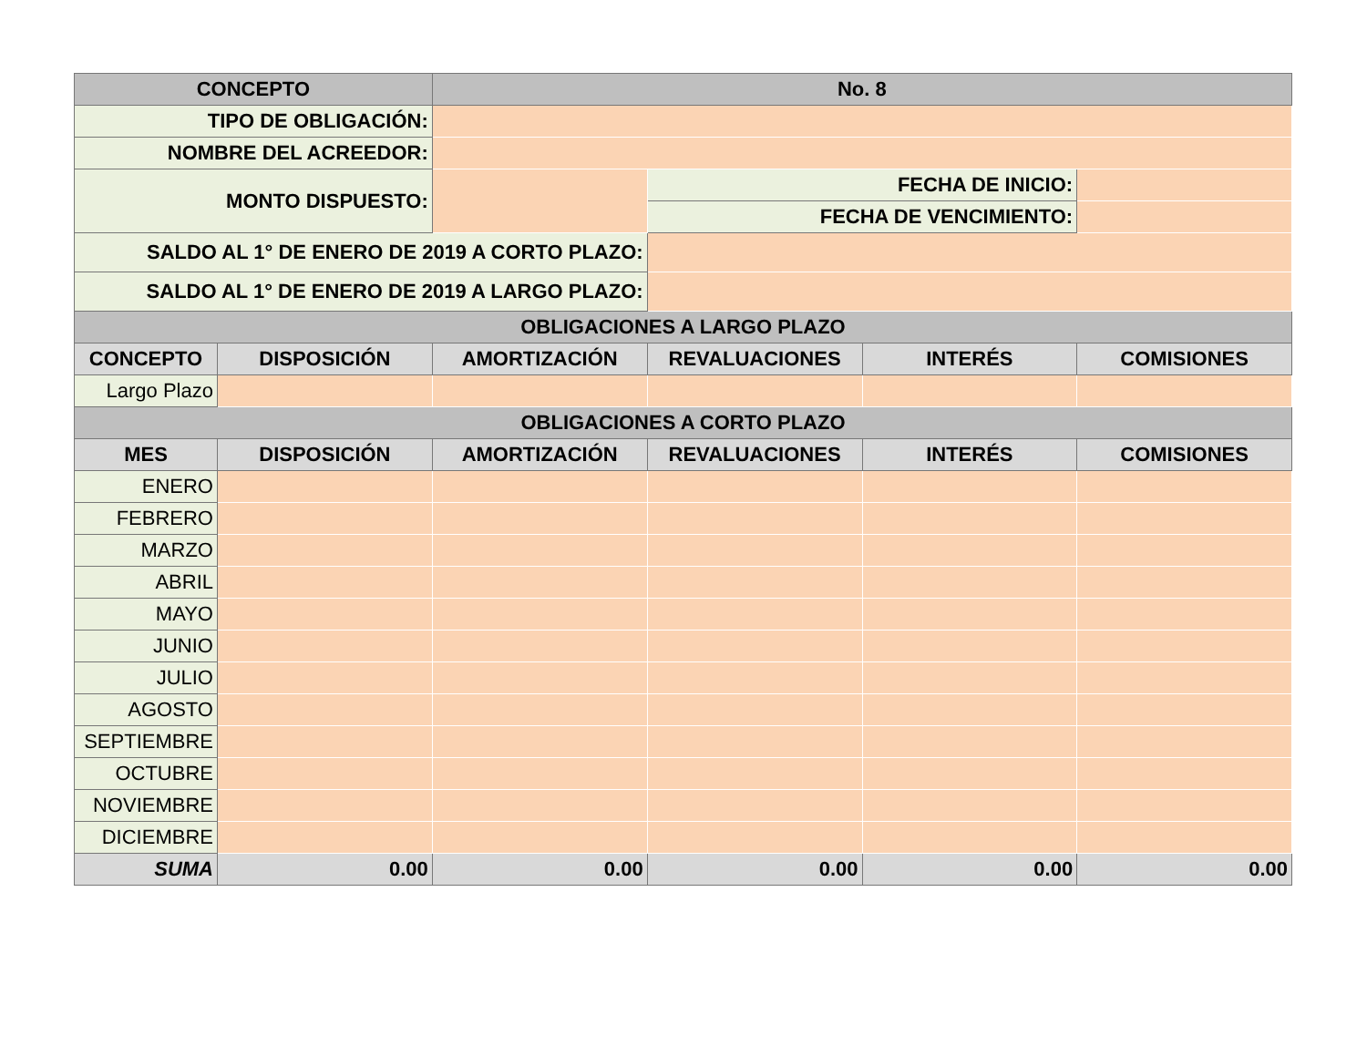| CONCEPTO | | No. 8 | | | |
| --- | --- | --- | --- | --- | --- |
| TIPO DE OBLIGACIÓN: | | | | | |
| NOMBRE DEL ACREEDOR: | | | | | |
| MONTO DISPUESTO: | | | FECHA DE INICIO: | | |
| | | | FECHA DE VENCIMIENTO: | | |
| SALDO AL 1° DE ENERO DE 2019 A CORTO PLAZO: | | | | | |
| SALDO AL 1° DE ENERO DE 2019 A LARGO PLAZO: | | | | | |
| OBLIGACIONES A LARGO PLAZO | | | | | |
| CONCEPTO | DISPOSICIÓN | AMORTIZACIÓN | REVALUACIONES | INTERÉS | COMISIONES |
| Largo Plazo | | | | | |
| OBLIGACIONES A CORTO PLAZO | | | | | |
| MES | DISPOSICIÓN | AMORTIZACIÓN | REVALUACIONES | INTERÉS | COMISIONES |
| ENERO | | | | | |
| FEBRERO | | | | | |
| MARZO | | | | | |
| ABRIL | | | | | |
| MAYO | | | | | |
| JUNIO | | | | | |
| JULIO | | | | | |
| AGOSTO | | | | | |
| SEPTIEMBRE | | | | | |
| OCTUBRE | | | | | |
| NOVIEMBRE | | | | | |
| DICIEMBRE | | | | | |
| SUMA | 0.00 | 0.00 | 0.00 | 0.00 | 0.00 |